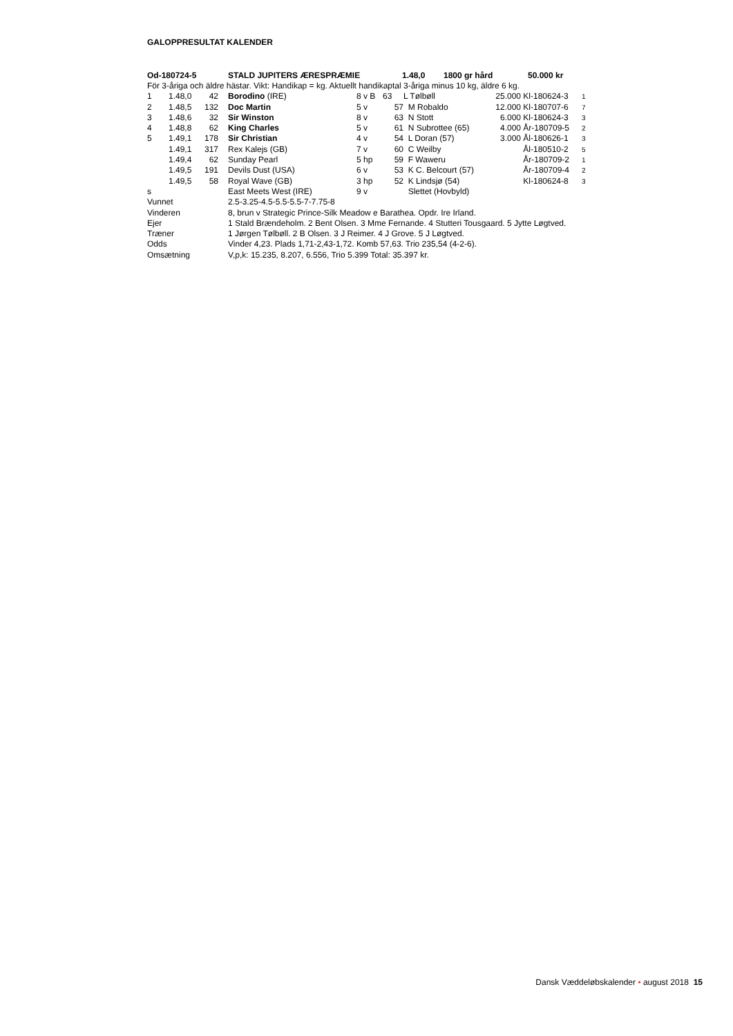GALOPPRESULTAT KALENDER
| Od-180724-5 | STALD JUPITERS ÆRESPRÆMIE | 1.48,0 | 1800 gr hård | 50.000 kr |
För 3-åriga och äldre hästar. Vikt: Handikap = kg. Aktuellt handikaptal 3-åriga minus 10 kg, äldre 6 kg.
| 1 | 1.48,0 | 42 | | Borodino (IRE) | 8 v B | 63 | L Tølbøll | 25.000 | Kl-180624-3 | 1 |
| 2 | 1.48,5 | 132 | | Doc Martin | 5 v | 57 | M Robaldo | 12.000 | Kl-180707-6 | 7 |
| 3 | 1.48,6 | 32 | | Sir Winston | 8 v | 63 | N Stott | 6.000 | Kl-180624-3 | 3 |
| 4 | 1.48,8 | 62 | | King Charles | 5 v | 61 | N Subrottee (65) | 4.000 | År-180709-5 | 2 |
| 5 | 1.49,1 | 178 | | Sir Christian | 4 v | 54 | L Doran (57) | 3.000 | Ål-180626-1 | 3 |
| | 1.49,1 | 317 | | Rex Kalejs (GB) | 7 v | 60 | C Weilby | | Ål-180510-2 | 5 |
| | 1.49,4 | 62 | | Sunday Pearl | 5 hp | 59 | F Waweru | | År-180709-2 | 1 |
| | 1.49,5 | 191 | | Devils Dust (USA) | 6 v | 53 | K C. Belcourt (57) | | År-180709-4 | 2 |
| | 1.49,5 | 58 | | Royal Wave (GB) | 3 hp | 52 | K Lindsjø (54) | | Kl-180624-8 | 3 |
| s | | | | East Meets West (IRE) | 9 v | | Slettet (Hovbyld) | | | |
| Vunnet | 2.5-3.25-4.5-5.5-5.5-7-7.75-8 |
| Vinderen | 8, brun v Strategic Prince-Silk Meadow e Barathea. Opdr. Ire Irland. |
| Ejer | 1 Stald Brændeholm. 2 Bent Olsen. 3 Mme Fernande. 4 Stutteri Tousgaard. 5 Jytte Løgtved. |
| Træner | 1 Jørgen Tølbøll. 2 B Olsen. 3 J Reimer. 4 J Grove. 5 J Løgtved. |
| Odds | Vinder 4,23. Plads 1,71-2,43-1,72. Komb 57,63. Trio 235,54 (4-2-6). |
| Omsætning | V,p,k: 15.235, 8.207, 6.556, Trio 5.399 Total: 35.397 kr. |
Dansk Væddeløbskalender • august 2018 15